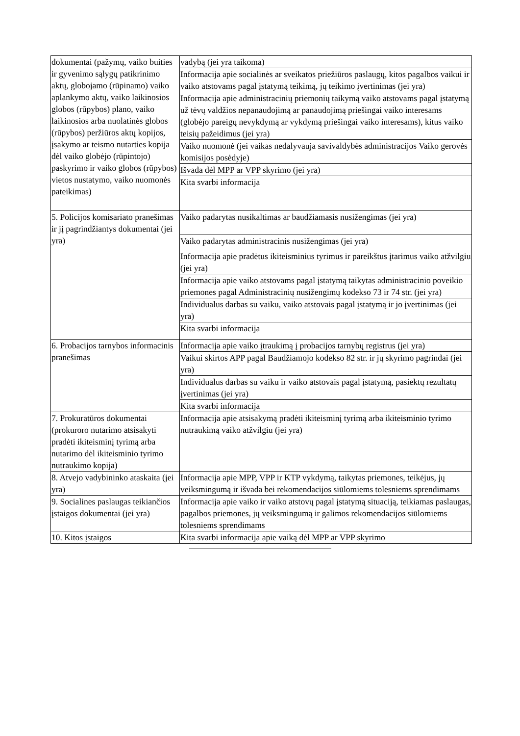| dokumentai (pažymų, vaiko buities ir gyvenimo sąlygų patikrinimo aktų, globojamo (rūpinamo) vaiko aplankymo aktų, vaiko laikinosios globos (rūpybos) plano, vaiko laikinosios arba nuolatinės globos (rūpybos) peržiūros aktų kopijos, įsakymo ar teismo nutarties kopija dėl vaiko globėjo (rūpintojo) paskyrimo ir vaiko globos (rūpybos) vietos nustatymo, vaiko nuomonės pateikimas) | vadybą (jei yra taikoma) |
| | Informacija apie socialinės ar sveikatos priežiūros paslaugų, kitos pagalbos vaikui ir vaiko atstovams pagal įstatymą teikimą, jų teikimo įvertinimas (jei yra) |
| | Informacija apie administracinių priemonių taikymą vaiko atstovams pagal įstatymą už tėvų valdžios nepanaudojimą ar panaudojimą priešingai vaiko interesams (globėjo pareigų nevykdymą ar vykdymą priešingai vaiko interesams), kitus vaiko teisių pažeidimus (jei yra) |
| | Vaiko nuomonė (jei vaikas nedalyvauja savivaldybės administracijos Vaiko gerovės komisijos posėdyje) |
| | Išvada dėl MPP ar VPP skyrimo (jei yra) |
| | Kita svarbi informacija |
| 5. Policijos komisariato pranešimas ir jį pagrindžiantys dokumentai (jei yra) | Vaiko padarytas nusikaltimas ar baudžiamasis nusižengimas (jei yra) |
| | Vaiko padarytas administracinis nusižengimas (jei yra) |
| | Informacija apie pradėtus ikiteisminius tyrimus ir pareikštus įtarimus vaiko atžvilgiu (jei yra) |
| | Informacija apie vaiko atstovams pagal įstatymą taikytas administracinio poveikio priemones pagal Administracinių nusižengimų kodekso 73 ir 74 str. (jei yra) |
| | Individualus darbas su vaiku, vaiko atstovais pagal įstatymą ir jo įvertinimas (jei yra) |
| | Kita svarbi informacija |
| 6. Probacijos tarnybos informacinis pranešimas | Informacija apie vaiko įtraukimą į probacijos tarnybų registrus (jei yra) |
| | Vaikui skirtos APP pagal Baudžiamojo kodekso 82 str. ir jų skyrimo pagrindai (jei yra) |
| | Individualus darbas su vaiku ir vaiko atstovais pagal įstatymą, pasiektų rezultatų įvertinimas (jei yra) |
| | Kita svarbi informacija |
| 7. Prokuratūros dokumentai (prokuroro nutarimo atsisakyti pradėti ikiteisminį tyrimą arba nutarimo dėl ikiteisminio tyrimo nutraukimo kopija) | Informacija apie atsisakymą pradėti ikiteisminį tyrimą arba ikiteisminio tyrimo nutraukimą vaiko atžvilgiu (jei yra) |
| 8. Atvejo vadybininko ataskaita (jei yra) | Informacija apie MPP, VPP ir KTP vykdymą, taikytas priemones, teikėjus, jų veiksmingumą ir išvada bei rekomendacijos siūlomiems tolesniems sprendimams |
| 9. Socialines paslaugas teikiančios įstaigos dokumentai (jei yra) | Informacija apie vaiko ir vaiko atstovų pagal įstatymą situaciją, teikiamas paslaugas, pagalbos priemones, jų veiksmingumą ir galimos rekomendacijos siūlomiems tolesniems sprendimams |
| 10. Kitos įstaigos | Kita svarbi informacija apie vaiką dėl MPP ar VPP skyrimo |